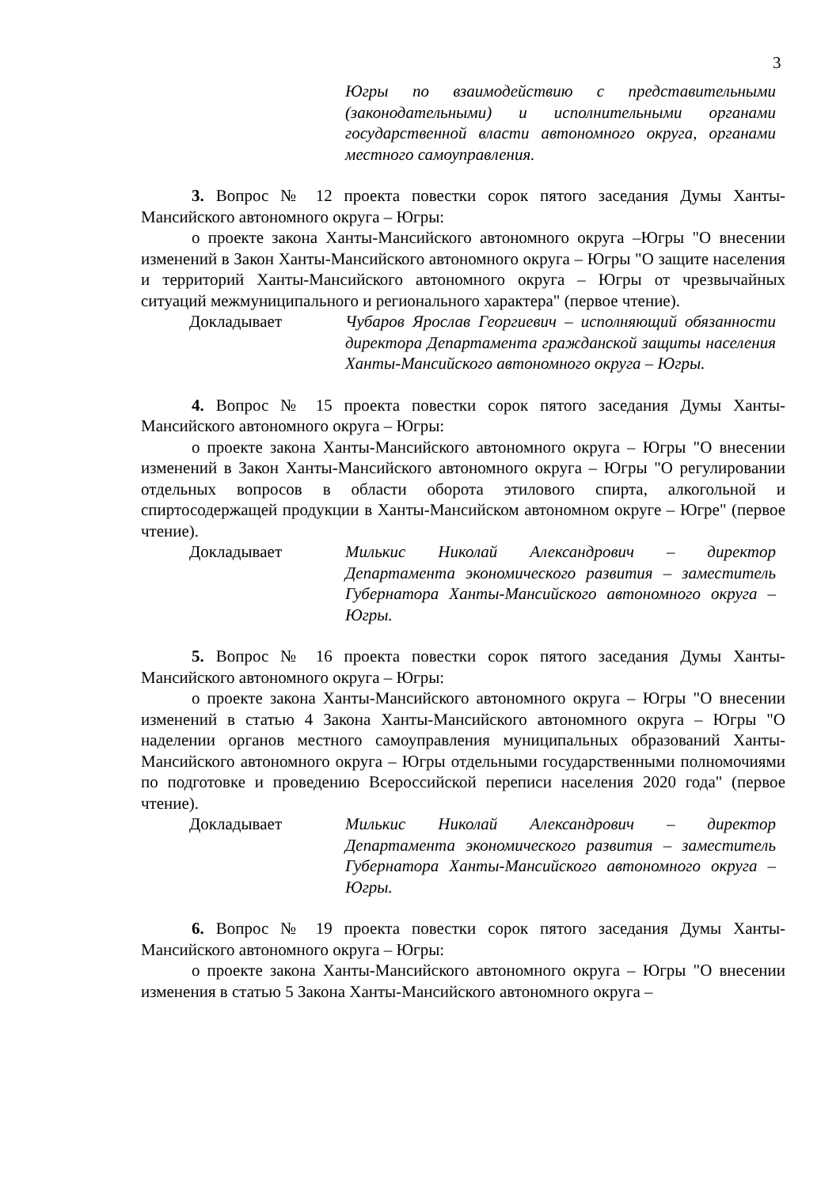3
Югры по взаимодействию с представительными (законодательными) и исполнительными органами государственной власти автономного округа, органами местного самоуправления.
3. Вопрос № 12 проекта повестки сорок пятого заседания Думы Ханты-Мансийского автономного округа – Югры:
о проекте закона Ханты-Мансийского автономного округа –Югры "О внесении изменений в Закон Ханты-Мансийского автономного округа – Югры "О защите населения и территорий Ханты-Мансийского автономного округа – Югры от чрезвычайных ситуаций межмуниципального и регионального характера" (первое чтение).
Докладывает Чубаров Ярослав Георгиевич – исполняющий обязанности директора Департамента гражданской защиты населения Ханты-Мансийского автономного округа – Югры.
4. Вопрос № 15 проекта повестки сорок пятого заседания Думы Ханты-Мансийского автономного округа – Югры:
о проекте закона Ханты-Мансийского автономного округа – Югры "О внесении изменений в Закон Ханты-Мансийского автономного округа – Югры "О регулировании отдельных вопросов в области оборота этилового спирта, алкогольной и спиртосодержащей продукции в Ханты-Мансийском автономном округе – Югре" (первое чтение).
Докладывает Милькис Николай Александрович – директор Департамента экономического развития – заместитель Губернатора Ханты-Мансийского автономного округа – Югры.
5. Вопрос № 16 проекта повестки сорок пятого заседания Думы Ханты-Мансийского автономного округа – Югры:
о проекте закона Ханты-Мансийского автономного округа – Югры "О внесении изменений в статью 4 Закона Ханты-Мансийского автономного округа – Югры "О наделении органов местного самоуправления муниципальных образований Ханты-Мансийского автономного округа – Югры отдельными государственными полномочиями по подготовке и проведению Всероссийской переписи населения 2020 года" (первое чтение).
Докладывает Милькис Николай Александрович – директор Департамента экономического развития – заместитель Губернатора Ханты-Мансийского автономного округа – Югры.
6. Вопрос № 19 проекта повестки сорок пятого заседания Думы Ханты-Мансийского автономного округа – Югры:
о проекте закона Ханты-Мансийского автономного округа – Югры "О внесении изменения в статью 5 Закона Ханты-Мансийского автономного округа –